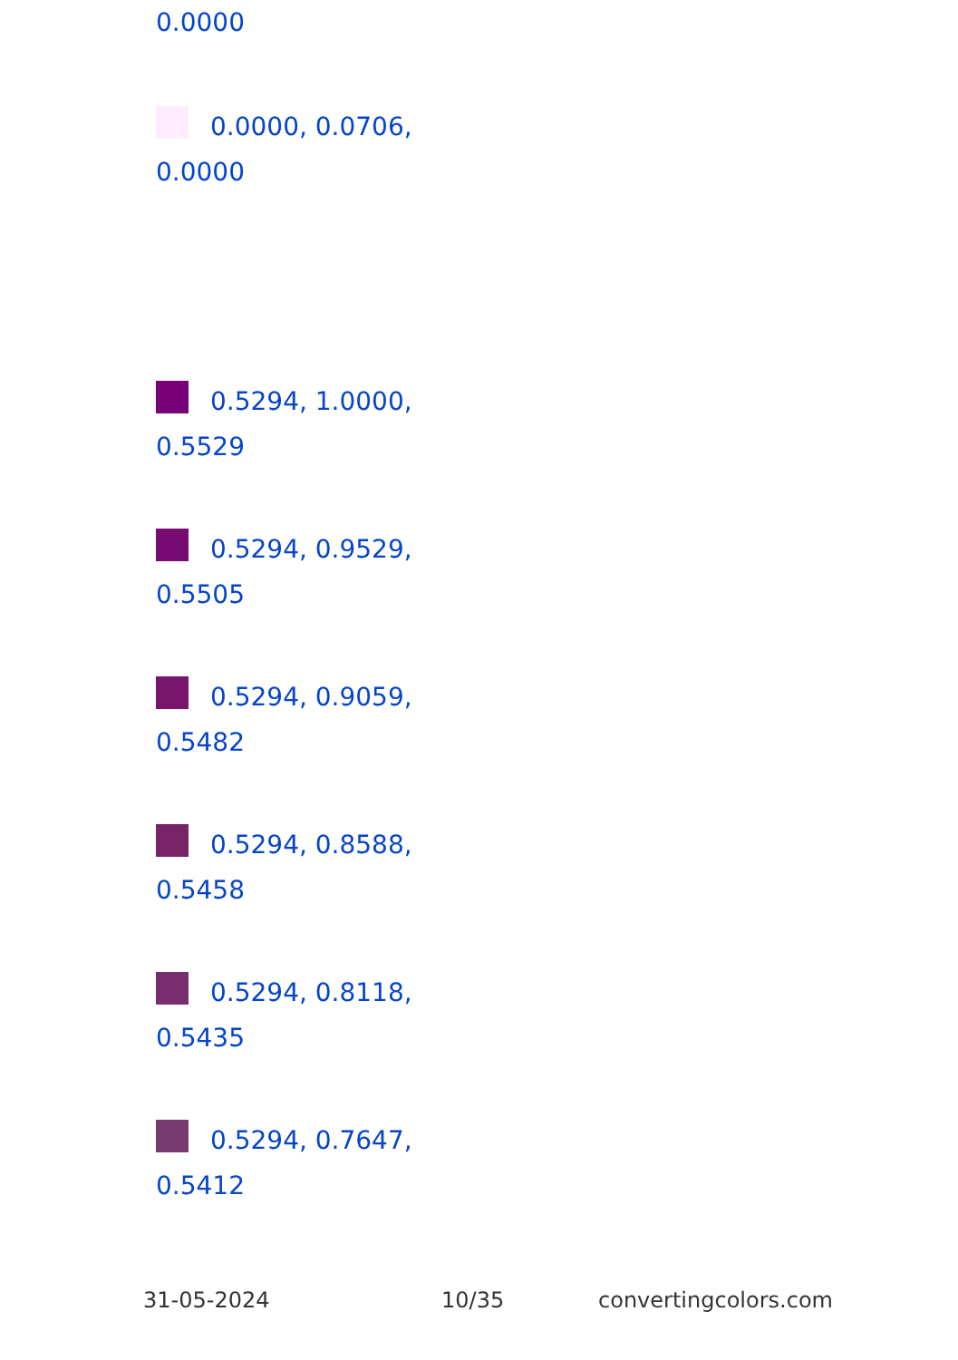0.0000
0.0000, 0.0706, 0.0000
0.5294, 1.0000, 0.5529
0.5294, 0.9529, 0.5505
0.5294, 0.9059, 0.5482
0.5294, 0.8588, 0.5458
0.5294, 0.8118, 0.5435
0.5294, 0.7647, 0.5412
31-05-2024 10/35 convertingcolors.com